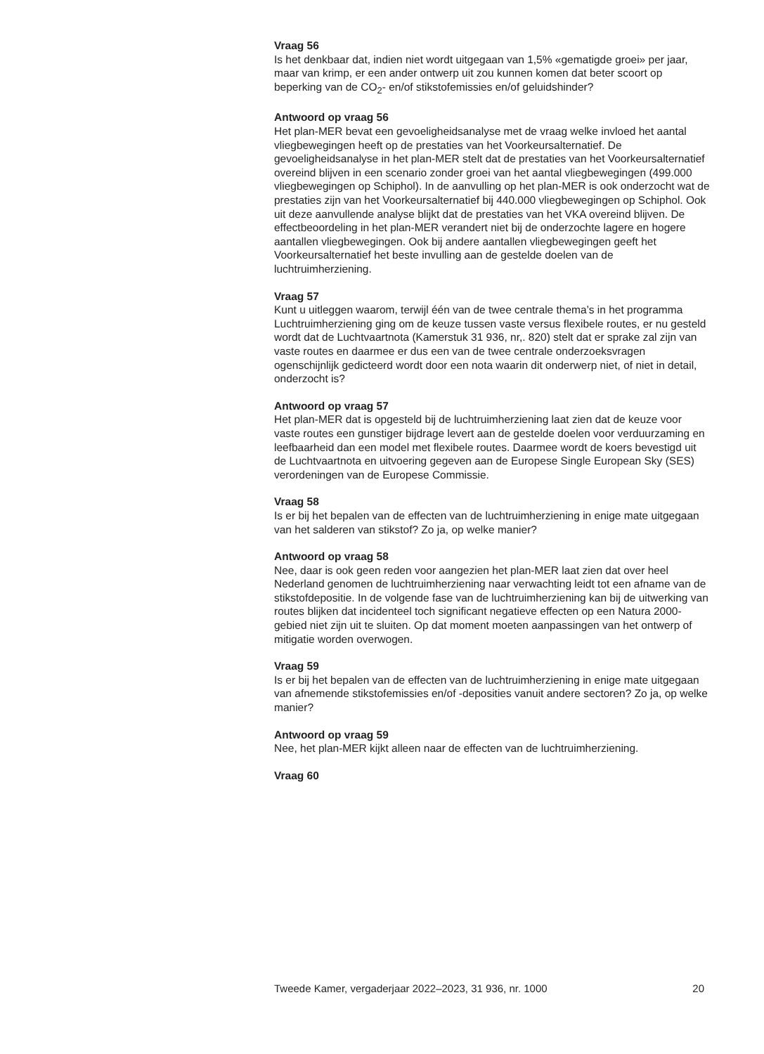Vraag 56
Is het denkbaar dat, indien niet wordt uitgegaan van 1,5% «gematigde groei» per jaar, maar van krimp, er een ander ontwerp uit zou kunnen komen dat beter scoort op beperking van de CO<sub>2</sub>- en/of stikstofemissies en/of geluidshinder?
Antwoord op vraag 56
Het plan-MER bevat een gevoeligheidsanalyse met de vraag welke invloed het aantal vliegbewegingen heeft op de prestaties van het Voorkeursalternatief. De gevoeligheidsanalyse in het plan-MER stelt dat de prestaties van het Voorkeursalternatief overeind blijven in een scenario zonder groei van het aantal vliegbewegingen (499.000 vliegbewegingen op Schiphol). In de aanvulling op het plan-MER is ook onderzocht wat de prestaties zijn van het Voorkeursalternatief bij 440.000 vliegbewegingen op Schiphol. Ook uit deze aanvullende analyse blijkt dat de prestaties van het VKA overeind blijven. De effectbeoordeling in het plan-MER verandert niet bij de onderzochte lagere en hogere aantallen vliegbewegingen. Ook bij andere aantallen vliegbewegingen geeft het Voorkeursalternatief het beste invulling aan de gestelde doelen van de luchtruimherziening.
Vraag 57
Kunt u uitleggen waarom, terwijl één van de twee centrale thema’s in het programma Luchtruimherziening ging om de keuze tussen vaste versus flexibele routes, er nu gesteld wordt dat de Luchtvaartnota (Kamerstuk 31 936, nr,. 820) stelt dat er sprake zal zijn van vaste routes en daarmee er dus een van de twee centrale onderzoeksvragen ogenschijnlijk gedicteerd wordt door een nota waarin dit onderwerp niet, of niet in detail, onderzocht is?
Antwoord op vraag 57
Het plan-MER dat is opgesteld bij de luchtruimherziening laat zien dat de keuze voor vaste routes een gunstiger bijdrage levert aan de gestelde doelen voor verduurzaming en leefbaarheid dan een model met flexibele routes. Daarmee wordt de koers bevestigd uit de Luchtvaartnota en uitvoering gegeven aan de Europese Single European Sky (SES) verordeningen van de Europese Commissie.
Vraag 58
Is er bij het bepalen van de effecten van de luchtruimherziening in enige mate uitgegaan van het salderen van stikstof? Zo ja, op welke manier?
Antwoord op vraag 58
Nee, daar is ook geen reden voor aangezien het plan-MER laat zien dat over heel Nederland genomen de luchtruimherziening naar verwachting leidt tot een afname van de stikstofdepositie. In de volgende fase van de luchtruimherziening kan bij de uitwerking van routes blijken dat incidenteel toch significant negatieve effecten op een Natura 2000-gebied niet zijn uit te sluiten. Op dat moment moeten aanpassingen van het ontwerp of mitigatie worden overwogen.
Vraag 59
Is er bij het bepalen van de effecten van de luchtruimherziening in enige mate uitgegaan van afnemende stikstofemissies en/of -deposities vanuit andere sectoren? Zo ja, op welke manier?
Antwoord op vraag 59
Nee, het plan-MER kijkt alleen naar de effecten van de luchtruimherziening.
Vraag 60
Tweede Kamer, vergaderjaar 2022–2023, 31 936, nr. 1000 20